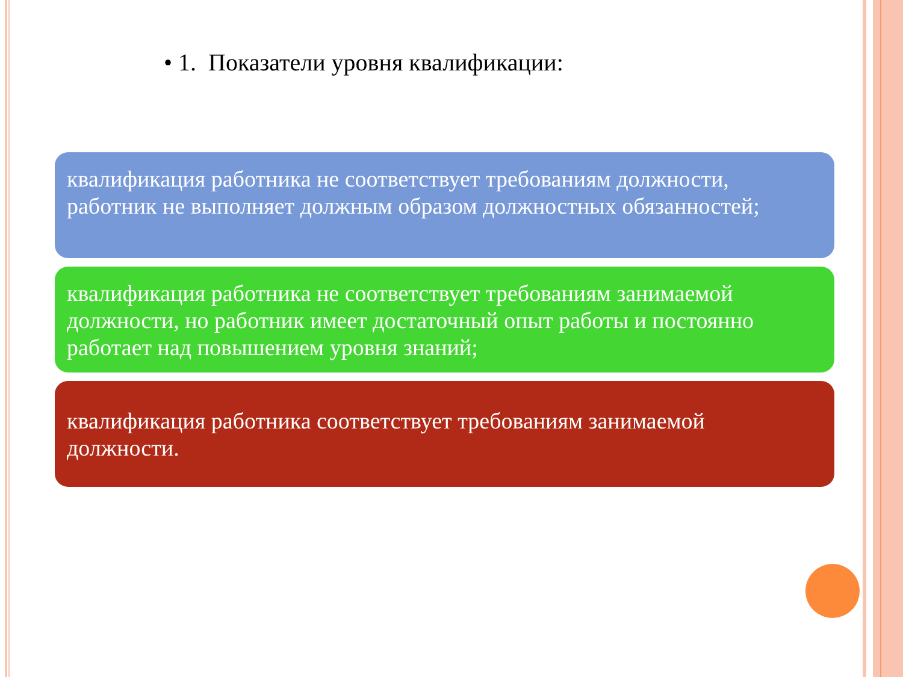• 1. Показатели уровня квалификации:
квалификация работника не соответствует требованиям должности, работник не выполняет должным образом должностных обязанностей;
квалификация работника не соответствует требованиям занимаемой должности, но работник имеет достаточный опыт работы и постоянно работает над повышением уровня знаний;
квалификация работника соответствует требованиям занимаемой должности.